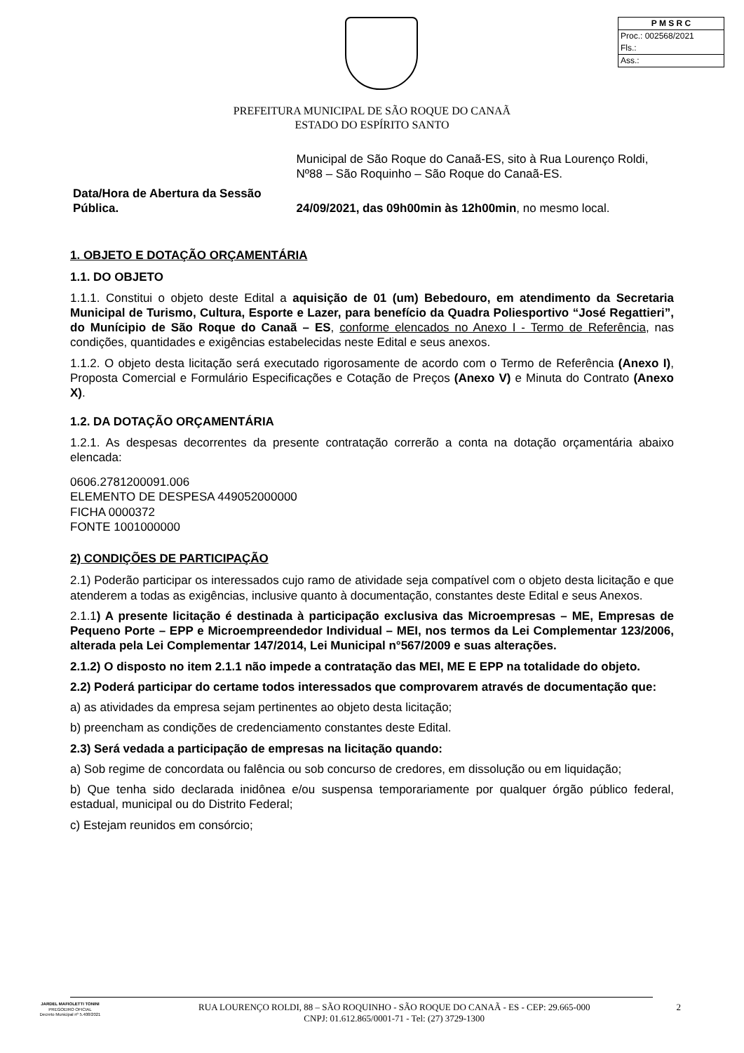P M S R C
Proc.: 002568/2021
Fls.:
Ass.:
PREFEITURA MUNICIPAL DE SÃO ROQUE DO CANAÃ
ESTADO DO ESPÍRITO SANTO
| | Municipal de São Roque do Canaã-ES, sito à Rua Lourenço Roldi, Nº88 – São Roquinho – São Roque do Canaã-ES. |
| Data/Hora de Abertura da Sessão Pública. | 24/09/2021, das 09h00min às 12h00min , no mesmo local. |
1. OBJETO E DOTAÇÃO ORÇAMENTÁRIA
1.1. DO OBJETO
1.1.1. Constitui o objeto deste Edital a aquisição de 01 (um) Bebedouro, em atendimento da Secretaria Municipal de Turismo, Cultura, Esporte e Lazer, para benefício da Quadra Poliesportivo “José Regattieri”, do Munícipio de São Roque do Canaã – ES, conforme elencados no Anexo I - Termo de Referência, nas condições, quantidades e exigências estabelecidas neste Edital e seus anexos.
1.1.2. O objeto desta licitação será executado rigorosamente de acordo com o Termo de Referência (Anexo I), Proposta Comercial e Formulário Especificações e Cotação de Preços (Anexo V) e Minuta do Contrato (Anexo X).
1.2. DA DOTAÇÃO ORÇAMENTÁRIA
1.2.1. As despesas decorrentes da presente contratação correrão a conta na dotação orçamentária abaixo elencada:
0606.2781200091.006
ELEMENTO DE DESPESA 449052000000
FICHA 0000372
FONTE 1001000000
2) CONDIÇÕES DE PARTICIPAÇÃO
2.1) Poderão participar os interessados cujo ramo de atividade seja compatível com o objeto desta licitação e que atenderem a todas as exigências, inclusive quanto à documentação, constantes deste Edital e seus Anexos.
2.1.1) A presente licitação é destinada à participação exclusiva das Microempresas – ME, Empresas de Pequeno Porte – EPP e Microempreendedor Individual – MEI, nos termos da Lei Complementar 123/2006, alterada pela Lei Complementar 147/2014, Lei Municipal n°567/2009 e suas alterações.
2.1.2) O disposto no item 2.1.1 não impede a contratação das MEI, ME E EPP na totalidade do objeto.
2.2) Poderá participar do certame todos interessados que comprovarem através de documentação que:
a) as atividades da empresa sejam pertinentes ao objeto desta licitação;
b) preencham as condições de credenciamento constantes deste Edital.
2.3) Será vedada a participação de empresas na licitação quando:
a) Sob regime de concordata ou falência ou sob concurso de credores, em dissolução ou em liquidação;
b) Que tenha sido declarada inidônea e/ou suspensa temporariamente por qualquer órgão público federal, estadual, municipal ou do Distrito Federal;
c) Estejam reunidos em consórcio;
JARDEL MAFIOLETTI TONINI
PREGOEIRO OFICIAL
Decreto Municipal nº 5.408/2021
RUA LOURENÇO ROLDI, 88 – SÃO ROQUINHO - SÃO ROQUE DO CANAÃ - ES - CEP: 29.665-000
CNPJ: 01.612.865/0001-71 - Tel: (27) 3729-1300
2